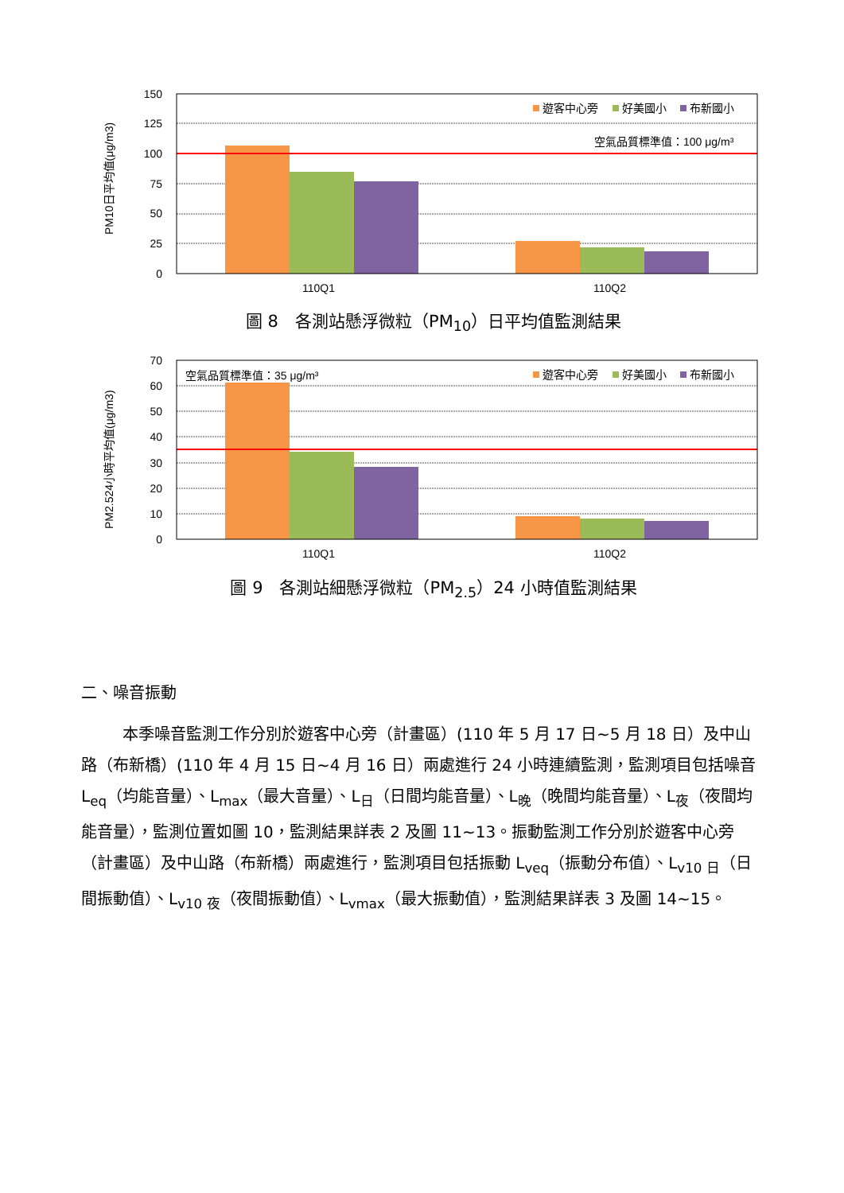PM10日平均值(μg/m3)
150
125
100
75
50
25
0
110Q1
110Q2
遊客中心旁
好美國小
布新國小
空氣品質標準值：100 μg/m³
圖 8　各測站懸浮微粒（PM<sub>10</sub>）日平均值監測結果
PM2.524小時平均值(μg/m3)
70
60
50
40
30
20
10
0
110Q1
110Q2
空氣品質標準值：35 μg/m³
遊客中心旁
好美國小
布新國小
圖 9　各測站細懸浮微粒（PM<sub>2.5</sub>）24 小時值監測結果
二、噪音振動
本季噪音監測工作分別於遊客中心旁（計畫區）(110 年 5 月 17 日~5 月 18 日）及中山路（布新橋）(110 年 4 月 15 日~4 月 16 日）兩處進行 24 小時連續監測，監測項目包括噪音 L<sub>eq</sub>（均能音量）、L<sub>max</sub>（最大音量）、L<sub>日</sub>（日間均能音量）、L<sub>晚</sub>（晚間均能音量）、L<sub>夜</sub>（夜間均能音量），監測位置如圖 10，監測結果詳表 2 及圖 11~13。振動監測工作分別於遊客中心旁（計畫區）及中山路（布新橋）兩處進行，監測項目包括振動 L<sub>veq</sub>（振動分布值）、L<sub>v10 日</sub>（日間振動值）、L<sub>v10 夜</sub>（夜間振動值）、L<sub>vmax</sub>（最大振動值），監測結果詳表 3 及圖 14~15。